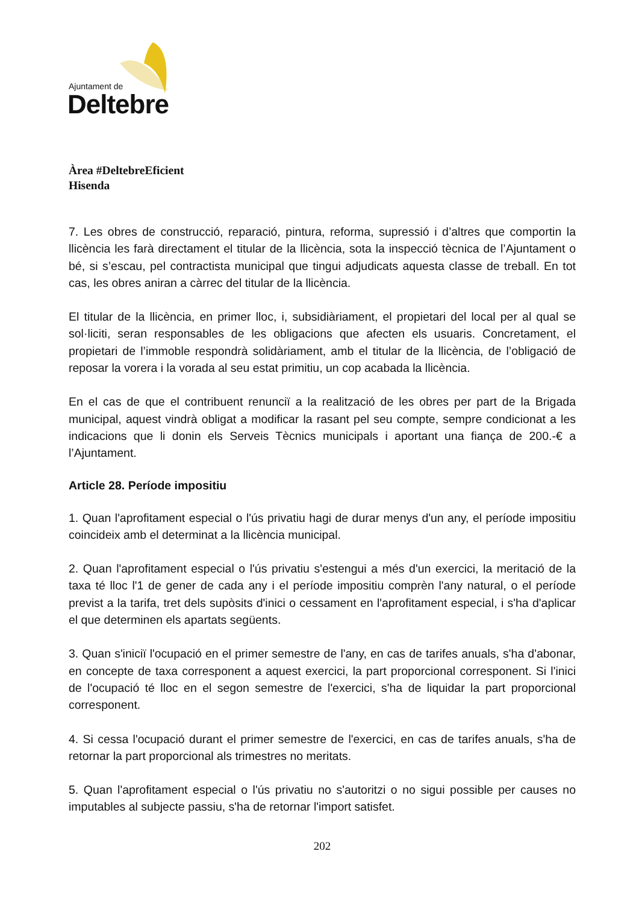Ajuntament de
Deltebre
Àrea #DeltebreEficient
Hisenda
7. Les obres de construcció, reparació, pintura, reforma, supressió i d’altres que comportin la llicència les farà directament el titular de la llicència, sota la inspecció tècnica de l’Ajuntament o bé, si s’escau, pel contractista municipal que tingui adjudicats aquesta classe de treball. En tot cas, les obres aniran a càrrec del titular de la llicència.
El titular de la llicència, en primer lloc, i, subsidiàriament, el propietari del local per al qual se sol·liciti, seran responsables de les obligacions que afecten els usuaris. Concretament, el propietari de l’immoble respondrà solidàriament, amb el titular de la llicència, de l’obligació de reposar la vorera i la vorada al seu estat primitiu, un cop acabada la llicència.
En el cas de que el contribuent renunciï a la realització de les obres per part de la Brigada municipal, aquest vindrà obligat a modificar la rasant pel seu compte, sempre condicionat a les indicacions que li donin els Serveis Tècnics municipals i aportant una fiança de 200.-€ a l’Ajuntament.
Article 28. Període impositiu
1. Quan l'aprofitament especial o l'ús privatiu hagi de durar menys d'un any, el període impositiu coincideix amb el determinat a la llicència municipal.
2. Quan l'aprofitament especial o l'ús privatiu s'estengui a més d'un exercici, la meritació de la taxa té lloc l'1 de gener de cada any i el període impositiu comprèn l'any natural, o el període previst a la tarifa, tret dels supòsits d'inici o cessament en l'aprofitament especial, i s'ha d'aplicar el que determinen els apartats següents.
3. Quan s'iniciï l'ocupació en el primer semestre de l'any, en cas de tarifes anuals, s'ha d'abonar, en concepte de taxa corresponent a aquest exercici, la part proporcional corresponent. Si l'inici de l'ocupació té lloc en el segon semestre de l'exercici, s'ha de liquidar la part proporcional corresponent.
4. Si cessa l'ocupació durant el primer semestre de l'exercici, en cas de tarifes anuals, s'ha de retornar la part proporcional als trimestres no meritats.
5. Quan l'aprofitament especial o l'ús privatiu no s'autoritzi o no sigui possible per causes no imputables al subjecte passiu, s'ha de retornar l'import satisfet.
202